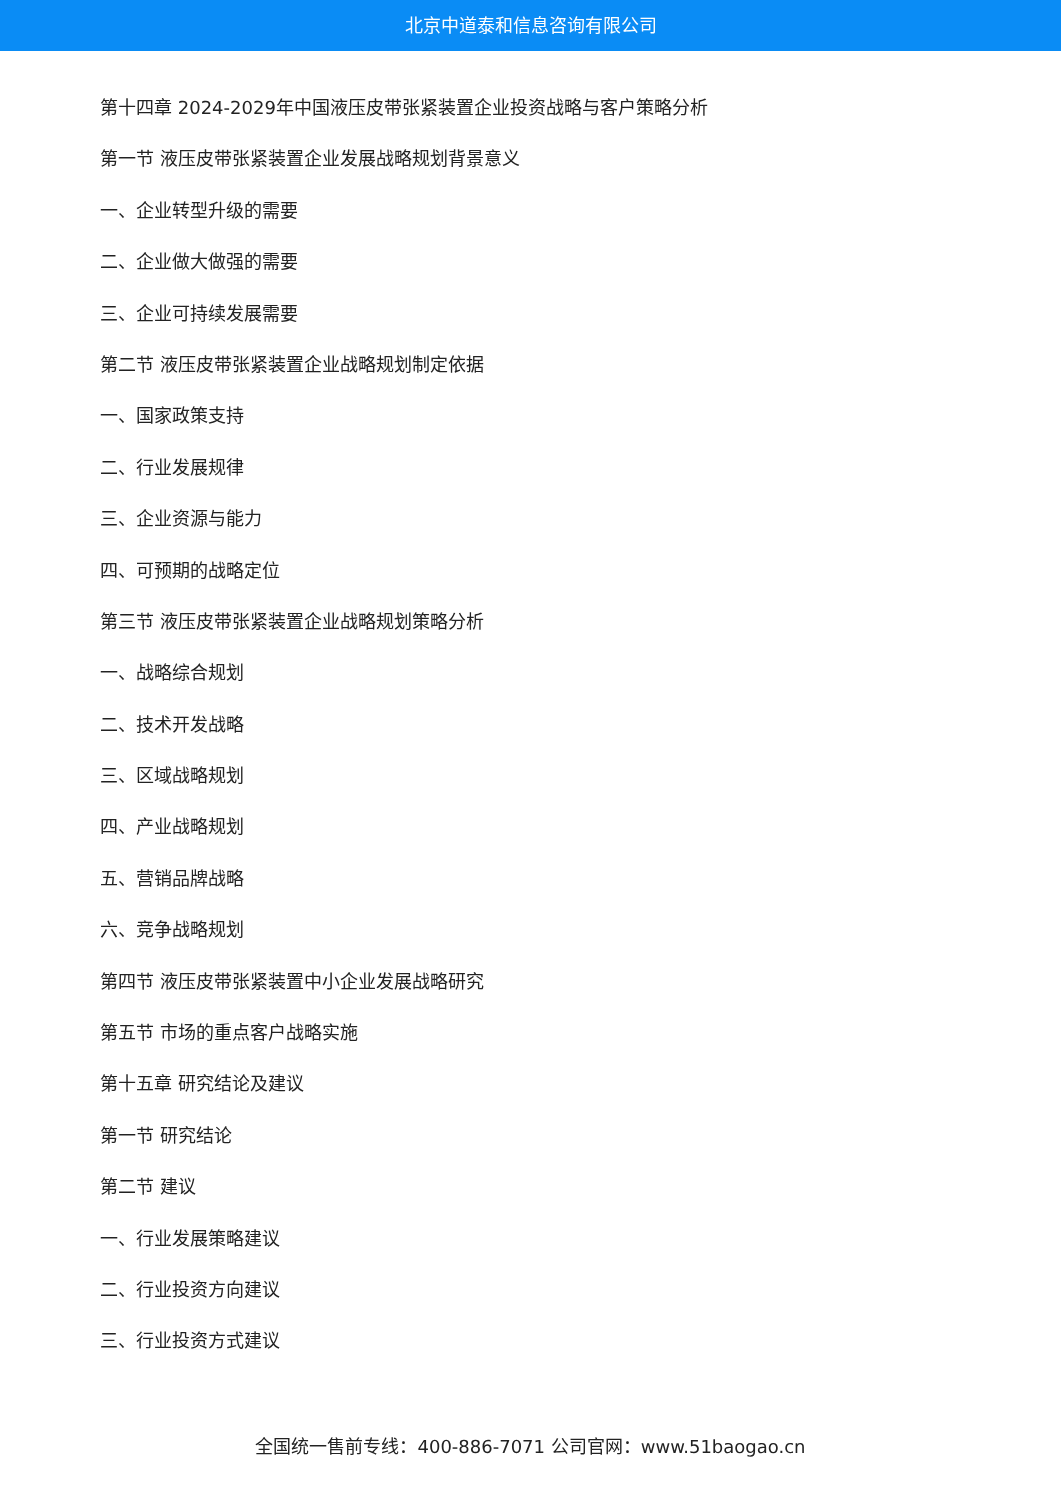北京中道泰和信息咨询有限公司
第十四章 2024-2029年中国液压皮带张紧装置企业投资战略与客户策略分析
第一节 液压皮带张紧装置企业发展战略规划背景意义
一、企业转型升级的需要
二、企业做大做强的需要
三、企业可持续发展需要
第二节 液压皮带张紧装置企业战略规划制定依据
一、国家政策支持
二、行业发展规律
三、企业资源与能力
四、可预期的战略定位
第三节 液压皮带张紧装置企业战略规划策略分析
一、战略综合规划
二、技术开发战略
三、区域战略规划
四、产业战略规划
五、营销品牌战略
六、竞争战略规划
第四节 液压皮带张紧装置中小企业发展战略研究
第五节 市场的重点客户战略实施
第十五章 研究结论及建议
第一节 研究结论
第二节 建议
一、行业发展策略建议
二、行业投资方向建议
三、行业投资方式建议
全国统一售前专线：400-886-7071 公司官网：www.51baogao.cn